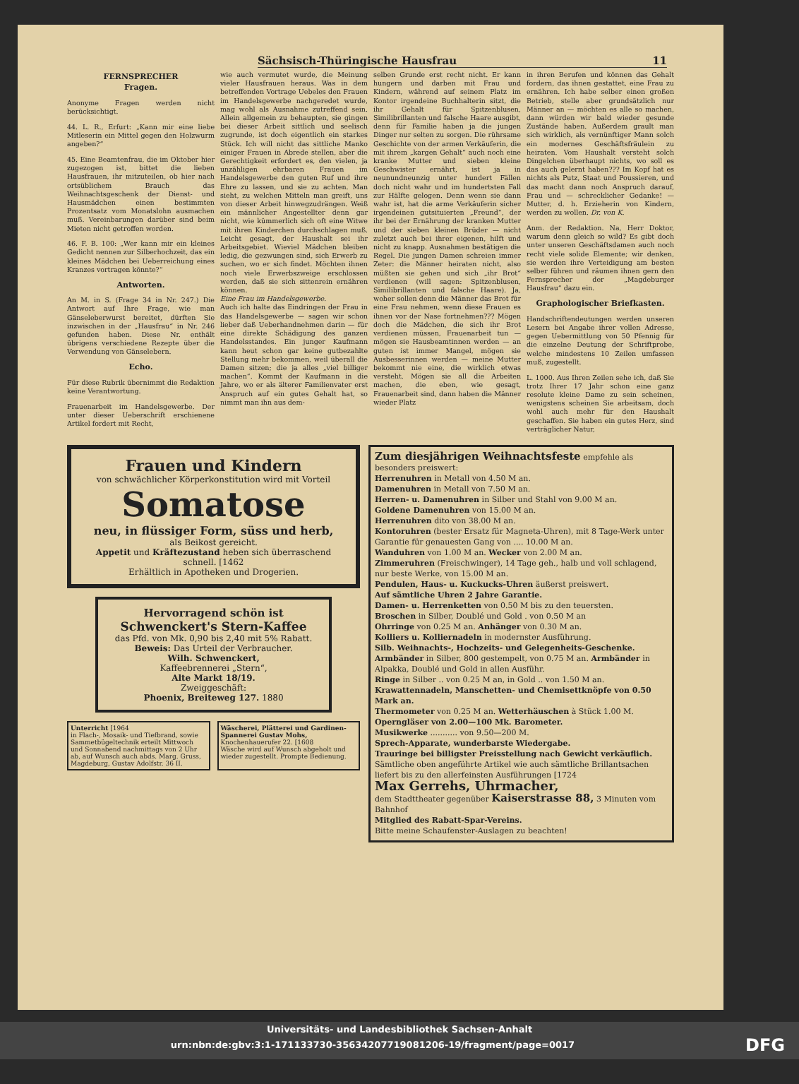Sächsisch-Thüringische Hausfrau 11
FERNSPRECHER
Fragen.
Anonyme Fragen werden nicht berücksichtigt.
44. L. R., Erfurt: „Kann mir eine liebe Mitleserin ein Mittel gegen den Holzwurm angeben?“
45. Eine Beamtenfrau, die im Oktober hier zugezogen ist, bittet die lieben Hausfrauen, ihr mitzuteilen, ob hier nach ortsüblichem Brauch das Weihnachtsgeschenk der Dienst- und Hausmädchen einen bestimmten Prozentsatz vom Monatslohn ausmachen muß. Vereinbarungen darüber sind beim Mieten nicht getroffen worden.
46. F. B. 100: „Wer kann mir ein kleines Gedicht nennen zur Silberhochzeit, das ein kleines Mädchen bei Ueberreichung eines Kranzes vortragen könnte?“
Antworten.
An M. in S. (Frage 34 in Nr. 247.) Die Antwort auf Ihre Frage, wie man Gänseleberwurst bereitet, dürften Sie inzwischen in der „Hausfrau“ in Nr. 246 gefunden haben. Diese Nr. enthält übrigens verschiedene Rezepte über die Verwendung von Gänselebern.
Echo.
Für diese Rubrik übernimmt die Redaktion keine Verantwortung.
Frauenarbeit im Handelsgewerbe. Der unter dieser Ueberschrift erschienene Artikel fordert mit Recht,
wie auch vermutet wurde, die Meinung vieler Hausfrauen heraus. Was in dem betreffenden Vortrage Uebeles den Frauen im Handelsgewerbe nachgeredet wurde, mag wohl als Ausnahme zutreffend sein. Allein allgemein zu behaupten, sie gingen bei dieser Arbeit sittlich und seelisch zugrunde, ist doch eigentlich ein starkes Stück. Ich will nicht das sittliche Manko einiger Frauen in Abrede stellen, aber die Gerechtigkeit erfordert es, den vielen, ja unzähligen ehrbaren Frauen im Handelsgewerbe den guten Ruf und ihre Ehre zu lassen, und sie zu achten. Man sieht, zu welchen Mitteln man greift, uns von dieser Arbeit hinwegzudrängen. Weiß ein männlicher Angestellter denn gar nicht, wie kümmerlich sich oft eine Witwe mit ihren Kinderchen durchschlagen muß. Leicht gesagt, der Haushalt sei ihr Arbeitsgebiet. Wieviel Mädchen bleiben ledig, die gezwungen sind, sich Erwerb zu suchen, wo er sich findet. Möchten ihnen noch viele Erwerbszweige erschlossen werden, daß sie sich sittenrein ernähren können.
Eine Frau im Handelsgewerbe.
Auch ich halte das Eindringen der Frau in das Handelsgewerbe — sagen wir schon lieber daß Ueberhandnehmen darin — für eine direkte Schädigung des ganzen Handelsstandes. Ein junger Kaufmann kann heut schon gar keine gutbezahlte Stellung mehr bekommen, weil überall die Damen sitzen; die ja alles „viel billiger machen“. Kommt der Kaufmann in die Jahre, wo er als älterer Familienvater erst Anspruch auf ein gutes Gehalt hat, so nimmt man ihn aus dem-
selben Grunde erst recht nicht. Er kann hungern und darben mit Frau und Kindern, während auf seinem Platz im Kontor irgendeine Buchhalterin sitzt, die ihr Gehalt für Spitzenblusen, Similibrillanten und falsche Haare ausgibt, denn für Familie haben ja die jungen Dinger nur selten zu sorgen. Die rührsame Geschichte von der armen Verkäuferin, die mit ihrem „kargen Gehalt“ auch noch eine kranke Mutter und sieben kleine Geschwister ernährt, ist ja in neunundneunzig unter hundert Fällen doch nicht wahr und im hundertsten Fall zur Hälfte gelogen. Denn wenn sie dann wahr ist, hat die arme Verkäuferin sicher irgendeinen gutsituierten „Freund“, der ihr bei der Ernährung der kranken Mutter und der sieben kleinen Brüder — nicht zuletzt auch bei ihrer eigenen, hilft und nicht zu knapp. Ausnahmen bestätigen die Regel. Die jungen Damen schreien immer Zeter: die Männer heiraten nicht, also müßten sie gehen und sich „ihr Brot“ verdienen (will sagen: Spitzenblusen, Similibrillanten und falsche Haare). Ja, woher sollen denn die Männer das Brot für eine Frau nehmen, wenn diese Frauen es ihnen vor der Nase fortnehmen??? Mögen doch die Mädchen, die sich ihr Brot verdienen müssen, Frauenarbeit tun — mögen sie Hausbeamtinnen werden — an guten ist immer Mangel, mögen sie Ausbesserinnen werden — meine Mutter bekommt nie eine, die wirklich etwas versteht. Mögen sie all die Arbeiten machen, die eben, wie gesagt, Frauenarbeit sind, dann haben die Männer wieder Platz
in ihren Berufen und können das Gehalt fordern, das ihnen gestattet, eine Frau zu ernähren. Ich habe selber einen großen Betrieb, stelle aber grundsätzlich nur Männer an — möchten es alle so machen, dann würden wir bald wieder gesunde Zustände haben. Außerdem grault man sich wirklich, als vernünftiger Mann solch ein modernes Geschäftsfräulein zu heiraten. Vom Haushalt versteht solch Dingelchen überhaupt nichts, wo soll es das auch gelernt haben??? Im Kopf hat es nichts als Putz, Staat und Poussieren, und das macht dann noch Anspruch darauf, Frau und — schrecklicher Gedanke! — Mutter, d. h. Erzieherin von Kindern, werden zu wollen. Dr. von K.
Anm. der Redaktion. Na, Herr Doktor, warum denn gleich so wild? Es gibt doch unter unseren Geschäftsdamen auch noch recht viele solide Elemente; wir denken, sie werden ihre Verteidigung am besten selber führen und räumen ihnen gern den Fernsprecher der „Magdeburger Hausfrau“ dazu ein.
Graphologischer Briefkasten.
Handschriftendeutungen werden unseren Lesern bei Angabe ihrer vollen Adresse, gegen Uebermittlung von 50 Pfennig für die einzelne Deutung der Schriftprobe, welche mindestens 10 Zeilen umfassen muß, zugestellt.
L. 1000. Aus Ihren Zeilen sehe ich, daß Sie trotz Ihrer 17 Jahr schon eine ganz resolute kleine Dame zu sein scheinen, wenigstens scheinen Sie arbeitsam, doch wohl auch mehr für den Haushalt geschaffen. Sie haben ein gutes Herz, sind verträglicher Natur,
Frauen und Kindern
von schwächlicher Körperkonstitution wird mit Vorteil
Somatose
neu, in flüssiger Form, süss und herb,
als Beikost gereicht.
Appetit und Kräftezustand heben sich überraschend schnell. [1462
Erhältlich in Apotheken und Drogerien.
Hervorragend schön ist
Schwenckert's Stern-Kaffee
das Pfd. von Mk. 0,90 bis 2,40 mit 5% Rabatt.
Beweis: Das Urteil der Verbraucher.
Wilh. Schwenckert,
Kaffeebrennerei „Stern“,
Alte Markt 18/19.
Zweiggeschäft:
Phoenix, Breiteweg 127. 1880
Unterricht [1964
in Flach-, Mosaik- und Tiefbrand, sowie Sammetbügeltechnik erteilt Mittwoch und Sonnabend nachmittags von 2 Uhr ab, auf Wunsch auch abds. Marg. Gruss, Magdeburg, Gustav Adolfstr. 36 II.
Wäscherei, Plätterei und Gardinen-Spannerei Gustav Mohs, Knochenhauerufer 22. [1608
Wäsche wird auf Wunsch abgeholt und wieder zugestellt. Prompte Bedienung.
Zum diesjährigen Weihnachtsfeste empfehle als besonders preiswert:
Herrenuhren in Metall von 4.50 M an.
Damenuhren in Metall von 7.50 M an.
Herren- u. Damenuhren in Silber und Stahl von 9.00 M an.
Goldene Damenuhren von 15.00 M an.
Herrenuhren dito von 38.00 M an.
Kontoruhren (bester Ersatz für Magneta-Uhren), mit 8 Tage-Werk unter Garantie für genauesten Gang von .... 10.00 M an.
Wanduhren von 1.00 M an. Wecker von 2.00 M an.
Zimmeruhren (Freischwinger), 14 Tage geh., halb und voll schlagend, nur beste Werke, von 15.00 M an.
Pendulen, Haus- u. Kuckucks-Uhren äußerst preiswert.
Auf sämtliche Uhren 2 Jahre Garantie.
Damen- u. Herrenketten von 0.50 M bis zu den teuersten.
Broschen in Silber, Doublé und Gold . von 0.50 M an
Ohrringe von 0.25 M an. Anhänger von 0.30 M an.
Kolliers u. Kolliernadeln in modernster Ausführung.
Silb. Weihnachts-, Hochzeits- und Gelegenheits-Geschenke.
Armbänder in Silber, 800 gestempelt, von 0.75 M an. Armbänder in Alpakka, Doublé und Gold in allen Ausführ.
Ringe in Silber .. von 0.25 M an, in Gold .. von 1.50 M an.
Krawattennadeln, Manschetten- und Chemisettknöpfe von 0.50 Mark an.
Thermometer von 0.25 M an. Wetterhäuschen à Stück 1.00 M.
Operngläser von 2.00—100 Mk. Barometer.
Musikwerke ........... von 9.50—200 M.
Sprech-Apparate, wunderbarste Wiedergabe.
Trauringe bei billigster Preisstellung nach Gewicht verkäuflich.
Sämtliche oben angeführte Artikel wie auch sämtliche Brillantsachen liefert bis zu den allerfeinsten Ausführungen [1724
Max Gerrehs, Uhrmacher,
dem Stadttheater gegenüber Kaiserstrasse 88, 3 Minuten vom Bahnhof
Mitglied des Rabatt-Spar-Vereins.
Bitte meine Schaufenster-Auslagen zu beachten!
Universitäts- und Landesbibliothek Sachsen-Anhalt
urn:nbn:de:gbv:3:1-171133730-35634207719081206-19/fragment/page=0017 DFG